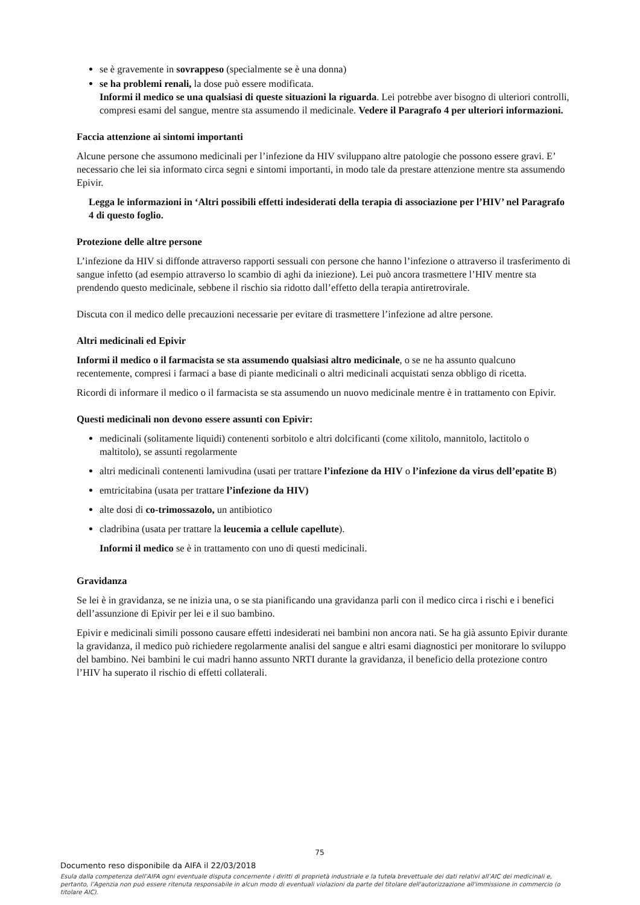se è gravemente in sovrappeso (specialmente se è una donna)
se ha problemi renali, la dose può essere modificata.
Informi il medico se una qualsiasi di queste situazioni la riguarda. Lei potrebbe aver bisogno di ulteriori controlli, compresi esami del sangue, mentre sta assumendo il medicinale. Vedere il Paragrafo 4 per ulteriori informazioni.
Faccia attenzione ai sintomi importanti
Alcune persone che assumono medicinali per l’infezione da HIV sviluppano altre patologie che possono essere gravi. E’ necessario che lei sia informato circa segni e sintomi importanti, in modo tale da prestare attenzione mentre sta assumendo Epivir.
Legga le informazioni in ‘Altri possibili effetti indesiderati della terapia di associazione per l’HIV’ nel Paragrafo 4 di questo foglio.
Protezione delle altre persone
L’infezione da HIV si diffonde attraverso rapporti sessuali con persone che hanno l’infezione o attraverso il trasferimento di sangue infetto (ad esempio attraverso lo scambio di aghi da iniezione). Lei può ancora trasmettere l’HIV mentre sta prendendo questo medicinale, sebbene il rischio sia ridotto dall’effetto della terapia antiretrovirale.
Discuta con il medico delle precauzioni necessarie per evitare di trasmettere l’infezione ad altre persone.
Altri medicinali ed Epivir
Informi il medico o il farmacista se sta assumendo qualsiasi altro medicinale, o se ne ha assunto qualcuno recentemente, compresi i farmaci a base di piante medicinali o altri medicinali acquistati senza obbligo di ricetta.
Ricordi di informare il medico o il farmacista se sta assumendo un nuovo medicinale mentre è in trattamento con Epivir.
Questi medicinali non devono essere assunti con Epivir:
medicinali (solitamente liquidi) contenenti sorbitolo e altri dolcificanti (come xilitolo, mannitolo, lactitolo o maltitolo), se assunti regolarmente
altri medicinali contenenti lamivudina (usati per trattare l’infezione da HIV o l’infezione da virus dell’epatite B)
emtricitabina (usata per trattare l’infezione da HIV)
alte dosi di co-trimossazolo, un antibiotico
cladribina (usata per trattare la leucemia a cellule capellute).
Informi il medico se è in trattamento con uno di questi medicinali.
Gravidanza
Se lei è in gravidanza, se ne inizia una, o se sta pianificando una gravidanza parli con il medico circa i rischi e i benefici dell’assunzione di Epivir per lei e il suo bambino.
Epivir e medicinali simili possono causare effetti indesiderati nei bambini non ancora nati. Se ha già assunto Epivir durante la gravidanza, il medico può richiedere regolarmente analisi del sangue e altri esami diagnostici per monitorare lo sviluppo del bambino. Nei bambini le cui madri hanno assunto NRTI durante la gravidanza, il beneficio della protezione contro l’HIV ha superato il rischio di effetti collaterali.
75
Documento reso disponibile da AIFA il 22/03/2018
Esula dalla competenza dell’AIFA ogni eventuale disputa concernente i diritti di proprietà industriale e la tutela brevettuale dei dati relativi all’AIC dei medicinali e, pertanto, l’Agenzia non può essere ritenuta responsabile in alcun modo di eventuali violazioni da parte del titolare dell'autorizzazione all'immissione in commercio (o titolare AIC).